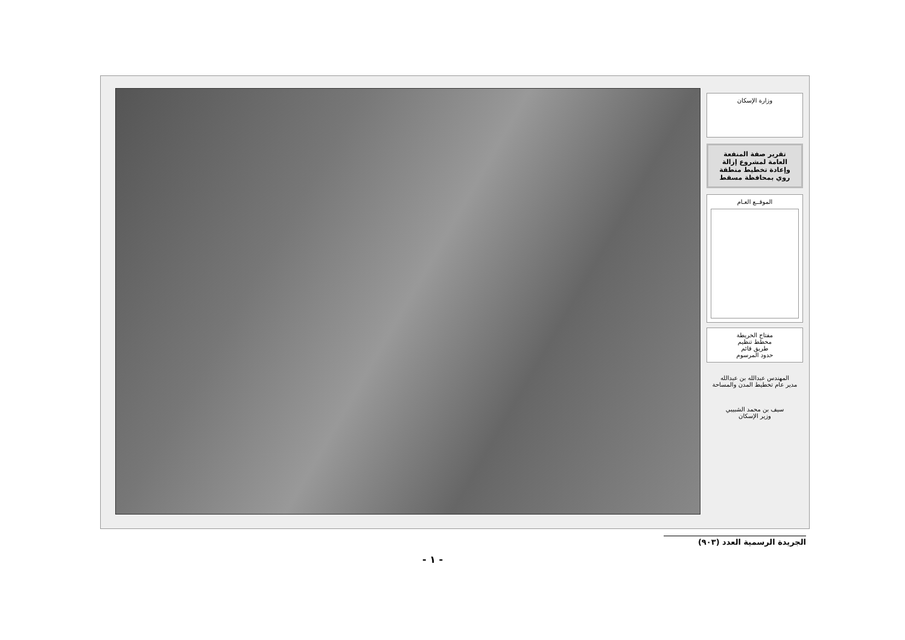وزارة الإسكان
تقرير صفة المنفعة العامة لمشروع إزالة وإعادة تخطيط منطقة روي بمحافظة مسقط
الموقــع العـام
مفتاح الخريطة
مخطط تنظيم
طريق قائم
حدود المرسوم
المهندس عبدالله بن عبدالله
مدير عام تخطيط المدن والمساحة
سيف بن محمد الشبيبي
وزير الإسكان
الجريدة الرسمية العدد (٩٠٣)
- ١ -